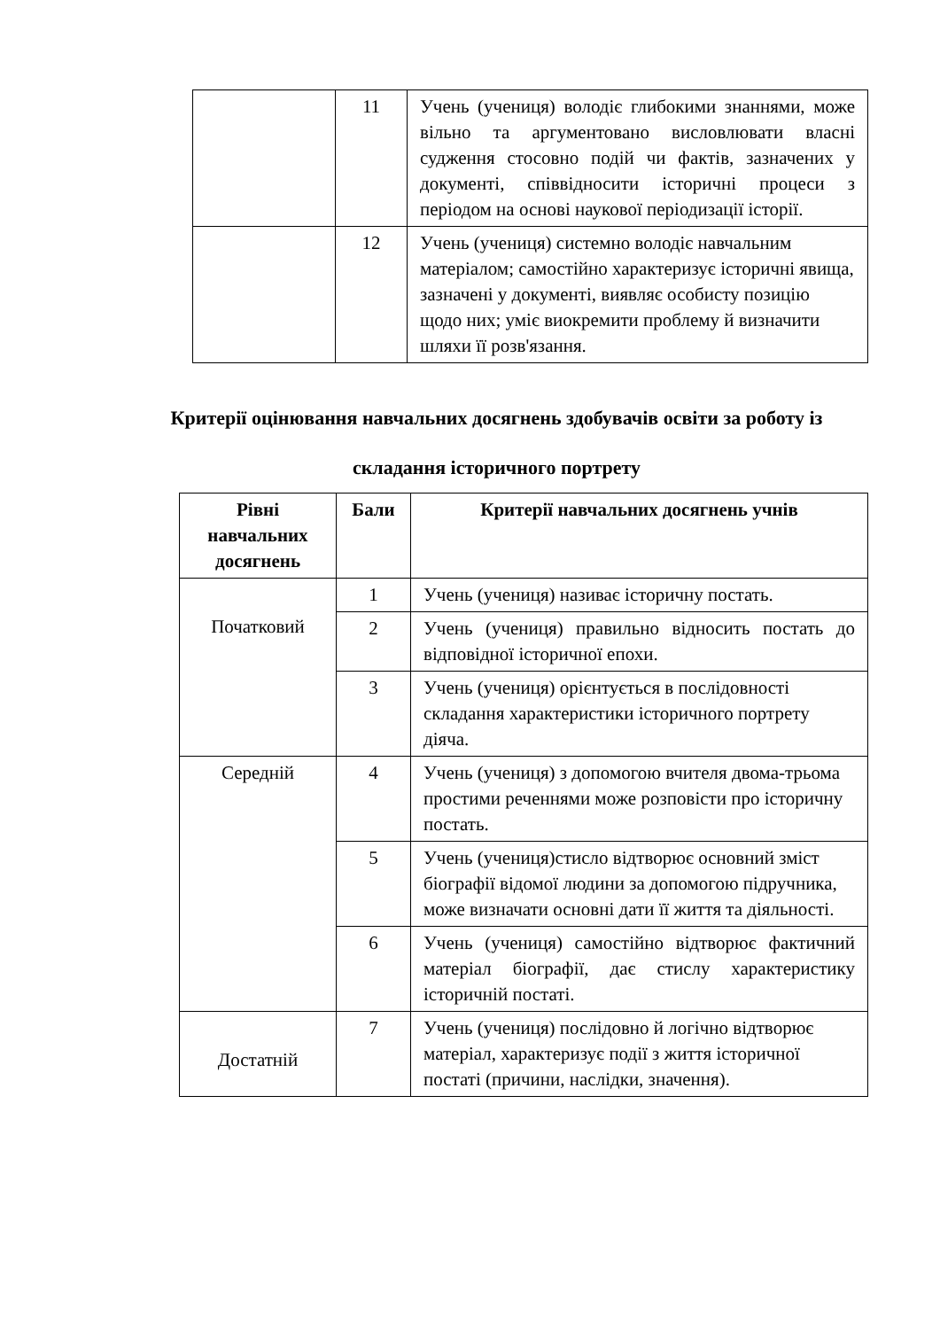| | 11 | Учень (учениця) володіє глибокими знаннями, може вільно та аргументовано висловлювати власні судження стосовно подій чи фактів, зазначених у документі, співвідносити історичні процеси з періодом на основі наукової періодизації історії. |
| | 12 | Учень (учениця) системно володіє навчальним матеріалом; самостійно характеризує історичні явища, зазначені у документі, виявляє особисту позицію щодо них; уміє виокремити проблему й визначити шляхи її розв'язання. |
Критерії оцінювання навчальних досягнень здобувачів освіти за роботу із складання історичного портрету
| Рівні навчальних досягнень | Бали | Критерії навчальних досягнень учнів |
| --- | --- | --- |
| Початковий | 1 | Учень (учениця) називає історичну постать. |
| | 2 | Учень (учениця) правильно відносить постать до відповідної історичної епохи. |
| | 3 | Учень (учениця) орієнтується в послідовності складання характеристики історичного портрету діяча. |
| Середній | 4 | Учень (учениця) з допомогою вчителя двома-трьома простими реченнями може розповісти про історичну постать. |
| | 5 | Учень (учениця)стисло відтворює основний зміст біографії відомої людини за допомогою підручника, може визначати основні дати її життя та діяльності. |
| | 6 | Учень (учениця) самостійно відтворює фактичний матеріал біографії, дає стислу характеристику історичній постаті. |
| Достатній | 7 | Учень (учениця) послідовно й логічно відтворює матеріал, характеризує події з життя історичної постаті (причини, наслідки, значення). |